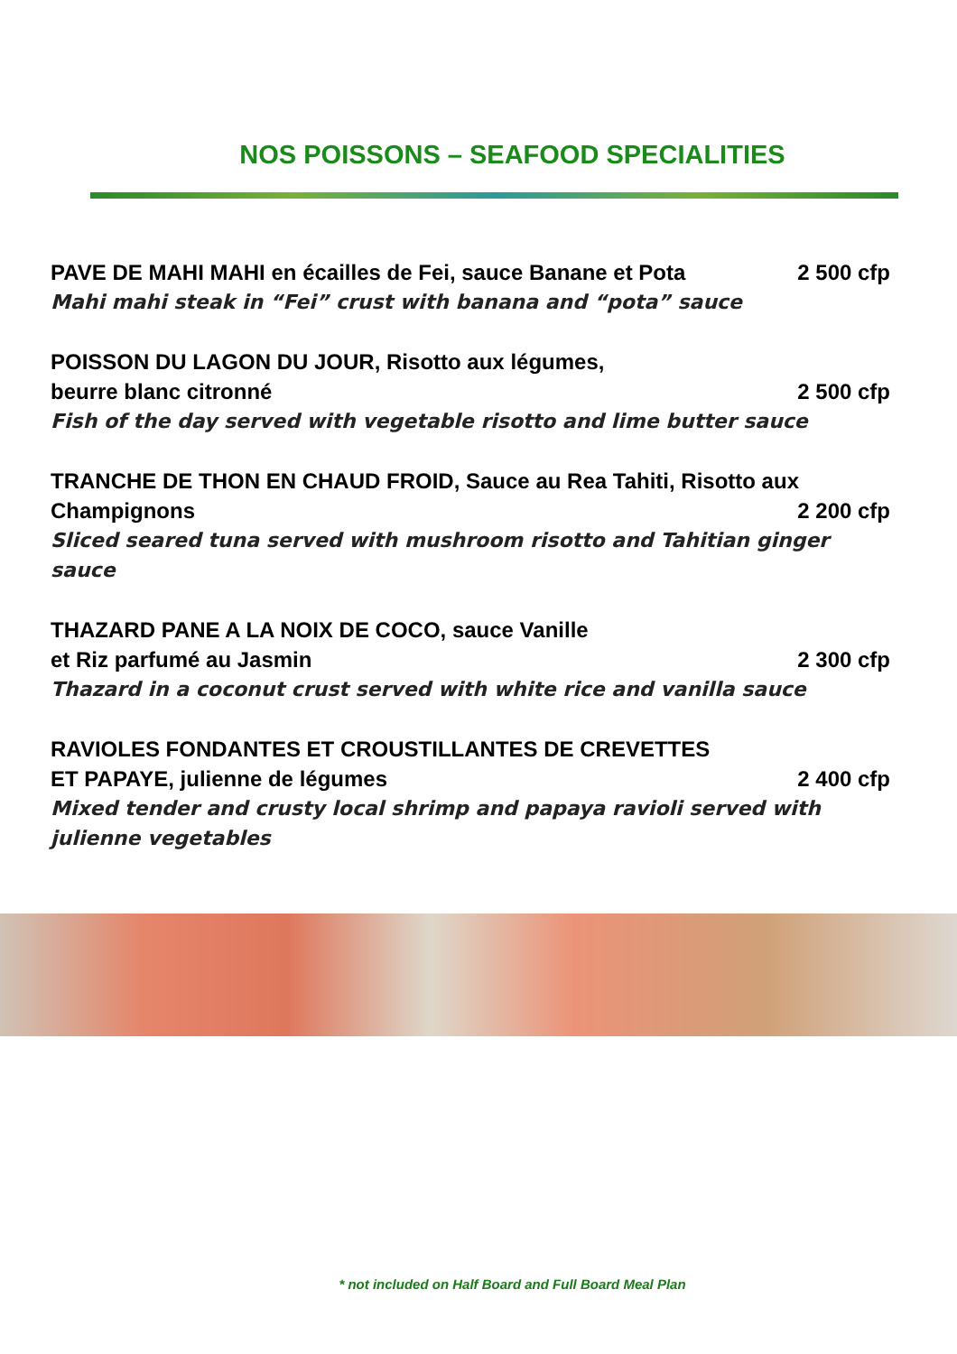NOS POISSONS – SEAFOOD SPECIALITIES
PAVE DE MAHI MAHI en écailles de Fei, sauce Banane et Pota 2 500 cfp
Mahi mahi steak in “Fei” crust with banana and “pota” sauce
POISSON DU LAGON DU JOUR, Risotto aux légumes,
beurre blanc citronné 2 500 cfp
Fish of the day served with vegetable risotto and lime butter sauce
TRANCHE DE THON EN CHAUD FROID, Sauce au Rea Tahiti, Risotto aux
Champignons 2 200 cfp
Sliced seared tuna served with mushroom risotto and Tahitian ginger sauce
THAZARD PANE A LA NOIX DE COCO, sauce Vanille
et Riz parfumé au Jasmin 2 300 cfp
Thazard in a coconut crust served with white rice and vanilla sauce
RAVIOLES FONDANTES ET CROUSTILLANTES DE CREVETTES
ET PAPAYE, julienne de légumes 2 400 cfp
Mixed tender and crusty local shrimp and papaya ravioli served with julienne vegetables
* not included on Half Board and Full Board Meal Plan